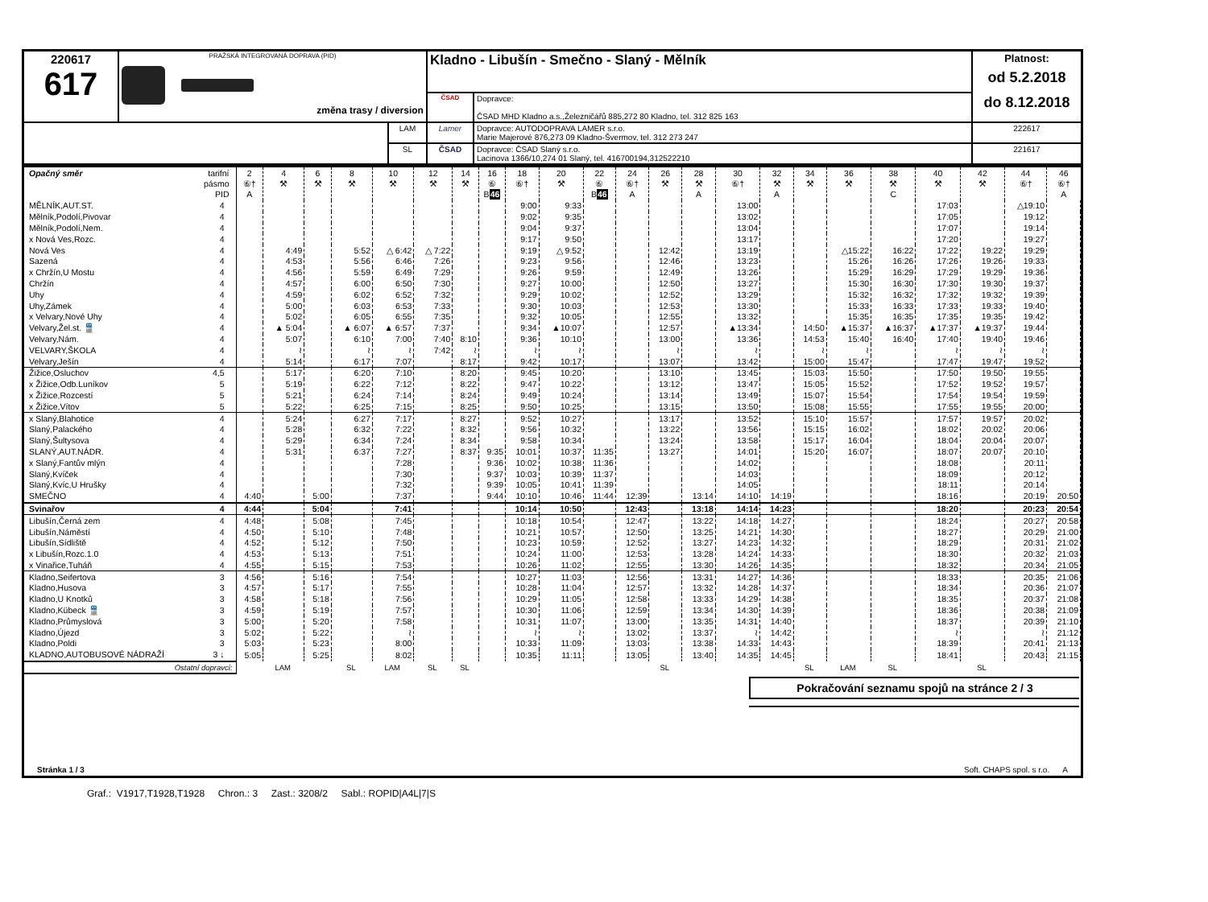| 220617 617 | PRAŽSKÁ INTEGROVANÁ DOPRAVA (PID) změna trasy / diversion | | Kladno - Libušín - Smečno - Slaný - Mělník | | Platnost: od 5.2.2018 do 8.12.2018 |
| | | | ČSAD | Dopravce: ČSAD MHD Kladno a.s.,Železničářů 885,272 80 Kladno, tel. 312 825 163 | |
| | | LAM | Lamer | Dopravce: AUTODOPRAVA LAMER s.r.o. Marie Majerové 876,273 09 Kladno-Švermov, tel. 312 273 247 | 222617 |
| | | SL | ČSAD | Dopravce: ČSAD Slaný s.r.o. Lacinova 1366/10,274 01 Slaný, tel. 416700194,312522210 | 221617 |
| Opačný směr | tarifní pásmo PID | 2 ⑥† A | 4 ⚒ | 6 ⚒ | 8 ⚒ | 10 ⚒ | 12 ⚒ | 14 ⚒ | 16 ⑥ B 46 | 18 ⑥† | 20 ⚒ | 22 ⑥ B 46 | 24 ⑥† A | 26 ⚒ | 28 ⚒ A | 30 ⑥† | 32 ⚒ A | 34 ⚒ | 36 ⚒ | 38 ⚒ C | 40 ⚒ | 42 ⚒ | 44 ⑥† | 46 ⑥† A |
| --- | --- | --- | --- | --- | --- | --- | --- | --- | --- | --- | --- | --- | --- | --- | --- | --- | --- | --- | --- | --- | --- | --- | --- | --- |
| MĚLNÍK,AUT.ST. | 4 | | | | | | | | | 9:00 | 9:33 | | | | | 13:00 | | | | | 17:03 | | △19:10 | |
| Mělník,Podolí,Pivovar | 4 | | | | | | | | | 9:02 | 9:35 | | | | | 13:02 | | | | | 17:05 | | 19:12 | |
| Mělník,Podolí,Nem. | 4 | | | | | | | | | 9:04 | 9:37 | | | | | 13:04 | | | | | 17:07 | | 19:14 | |
| x Nová Ves,Rozc. | 4 | | | | | | | | | 9:17 | 9:50 | | | | | 13:17 | | | | | 17:20 | | 19:27 | |
| Nová Ves | 4 | | 4:49 | | 5:52 | △ 6:42 | △ 7:22 | | | 9:19 | △ 9:52 | | | 12:42 | | 13:19 | | | △15:22 | 16:22 | 17:22 | 19:22 | 19:29 | |
| Sazená | 4 | | 4:53 | | 5:56 | 6:46 | 7:26 | | | 9:23 | 9:56 | | | 12:46 | | 13:23 | | | 15:26 | 16:26 | 17:26 | 19:26 | 19:33 | |
| x Chržín,U Mostu | 4 | | 4:56 | | 5:59 | 6:49 | 7:29 | | | 9:26 | 9:59 | | | 12:49 | | 13:26 | | | 15:29 | 16:29 | 17:29 | 19:29 | 19:36 | |
| Chržín | 4 | | 4:57 | | 6:00 | 6:50 | 7:30 | | | 9:27 | 10:00 | | | 12:50 | | 13:27 | | | 15:30 | 16:30 | 17:30 | 19:30 | 19:37 | |
| Uhy | 4 | | 4:59 | | 6:02 | 6:52 | 7:32 | | | 9:29 | 10:02 | | | 12:52 | | 13:29 | | | 15:32 | 16:32 | 17:32 | 19:32 | 19:39 | |
| Uhy,Zámek | 4 | | 5:00 | | 6:03 | 6:53 | 7:33 | | | 9:30 | 10:03 | | | 12:53 | | 13:30 | | | 15:33 | 16:33 | 17:33 | 19:33 | 19:40 | |
| x Velvary,Nové Uhy | 4 | | 5:02 | | 6:05 | 6:55 | 7:35 | | | 9:32 | 10:05 | | | 12:55 | | 13:32 | | | 15:35 | 16:35 | 17:35 | 19:35 | 19:42 | |
| Velvary,Žel.st. 🚆 | 4 | | ▲ 5:04 | | ▲ 6:07 | ▲ 6:57 | 7:37 | | | 9:34 | ▲10:07 | | | 12:57 | | ▲13:34 | | 14:50 | ▲15:37 | ▲16:37 | ▲17:37 | ▲19:37 | 19:44 | |
| Velvary,Nám. | 4 | | 5:07 | | 6:10 | 7:00 | 7:40 | 8:10 | | 9:36 | 10:10 | | | 13:00 | | 13:36 | | 14:53 | 15:40 | 16:40 | 17:40 | 19:40 | 19:46 | |
| VELVARY,ŠKOLA | 4 | | ≀ | | ≀ | ≀ | 7:42 | ≀ | | ≀ | ≀ | | | ≀ | | ≀ | | ≀ | ≀ | | ≀ | ≀ | ≀ | |
| Velvary,Ješín | 4 | | 5:14 | | 6:17 | 7:07 | | 8:17 | | 9:42 | 10:17 | | | 13:07 | | 13:42 | | 15:00 | 15:47 | | 17:47 | 19:47 | 19:52 | |
| Žižice,Osluchov | 4,5 | | 5:17 | | 6:20 | 7:10 | | 8:20 | | 9:45 | 10:20 | | | 13:10 | | 13:45 | | 15:03 | 15:50 | | 17:50 | 19:50 | 19:55 | |
| x Žižice,Odb.Luníkov | 5 | | 5:19 | | 6:22 | 7:12 | | 8:22 | | 9:47 | 10:22 | | | 13:12 | | 13:47 | | 15:05 | 15:52 | | 17:52 | 19:52 | 19:57 | |
| x Žižice,Rozcestí | 5 | | 5:21 | | 6:24 | 7:14 | | 8:24 | | 9:49 | 10:24 | | | 13:14 | | 13:49 | | 15:07 | 15:54 | | 17:54 | 19:54 | 19:59 | |
| x Žižice,Vítov | 5 | | 5:22 | | 6:25 | 7:15 | | 8:25 | | 9:50 | 10:25 | | | 13:15 | | 13:50 | | 15:08 | 15:55 | | 17:55 | 19:55 | 20:00 | |
| x Slaný,Blahotice | 4 | | 5:24 | | 6:27 | 7:17 | | 8:27 | | 9:52 | 10:27 | | | 13:17 | | 13:52 | | 15:10 | 15:57 | | 17:57 | 19:57 | 20:02 | |
| Slaný,Palackého | 4 | | 5:28 | | 6:32 | 7:22 | | 8:32 | | 9:56 | 10:32 | | | 13:22 | | 13:56 | | 15:15 | 16:02 | | 18:02 | 20:02 | 20:06 | |
| Slaný,Šultysova | 4 | | 5:29 | | 6:34 | 7:24 | | 8:34 | | 9:58 | 10:34 | | | 13:24 | | 13:58 | | 15:17 | 16:04 | | 18:04 | 20:04 | 20:07 | |
| SLANÝ,AUT.NÁDR. | 4 | | 5:31 | | 6:37 | 7:27 | | 8:37 | 9:35 | 10:01 | 10:37 | 11:35 | | 13:27 | | 14:01 | | 15:20 | 16:07 | | 18:07 | 20:07 | 20:10 | |
| x Slaný,Fantův mlýn | 4 | | | | | 7:28 | | | 9:36 | 10:02 | 10:38 | 11:36 | | | | 14:02 | | | | | 18:08 | | 20:11 | |
| Slaný,Kvíček | 4 | | | | | 7:30 | | | 9:37 | 10:03 | 10:39 | 11:37 | | | | 14:03 | | | | | 18:09 | | 20:12 | |
| Slaný,Kvíc,U Hrušky | 4 | | | | | 7:32 | | | 9:39 | 10:05 | 10:41 | 11:39 | | | | 14:05 | | | | | 18:11 | | 20:14 | |
| SMEČNO | 4 | 4:40 | | 5:00 | | 7:37 | | | 9:44 | 10:10 | 10:46 | 11:44 | 12:39 | | 13:14 | 14:10 | 14:19 | | | | 18:16 | | 20:19 | 20:50 |
| Svinařov | 4 | 4:44 | | 5:04 | | 7:41 | | | | 10:14 | 10:50 | | 12:43 | | 13:18 | 14:14 | 14:23 | | | | 18:20 | | 20:23 | 20:54 |
| Libušín,Černá zem | 4 | 4:48 | | 5:08 | | 7:45 | | | | 10:18 | 10:54 | | 12:47 | | 13:22 | 14:18 | 14:27 | | | | 18:24 | | 20:27 | 20:58 |
| Libušín,Náměstí | 4 | 4:50 | | 5:10 | | 7:48 | | | | 10:21 | 10:57 | | 12:50 | | 13:25 | 14:21 | 14:30 | | | | 18:27 | | 20:29 | 21:00 |
| Libušín,Sídliště | 4 | 4:52 | | 5:12 | | 7:50 | | | | 10:23 | 10:59 | | 12:52 | | 13:27 | 14:23 | 14:32 | | | | 18:29 | | 20:31 | 21:02 |
| x Libušín,Rozc.1.0 | 4 | 4:53 | | 5:13 | | 7:51 | | | | 10:24 | 11:00 | | 12:53 | | 13:28 | 14:24 | 14:33 | | | | 18:30 | | 20:32 | 21:03 |
| x Vinařice,Tuháň | 4 | 4:55 | | 5:15 | | 7:53 | | | | 10:26 | 11:02 | | 12:55 | | 13:30 | 14:26 | 14:35 | | | | 18:32 | | 20:34 | 21:05 |
| Kladno,Seifertova | 3 | 4:56 | | 5:16 | | 7:54 | | | | 10:27 | 11:03 | | 12:56 | | 13:31 | 14:27 | 14:36 | | | | 18:33 | | 20:35 | 21:06 |
| Kladno,Husova | 3 | 4:57 | | 5:17 | | 7:55 | | | | 10:28 | 11:04 | | 12:57 | | 13:32 | 14:28 | 14:37 | | | | 18:34 | | 20:36 | 21:07 |
| Kladno,U Knotků | 3 | 4:58 | | 5:18 | | 7:56 | | | | 10:29 | 11:05 | | 12:58 | | 13:33 | 14:29 | 14:38 | | | | 18:35 | | 20:37 | 21:08 |
| Kladno,Kübeck 🚆 | 3 | 4:59 | | 5:19 | | 7:57 | | | | 10:30 | 11:06 | | 12:59 | | 13:34 | 14:30 | 14:39 | | | | 18:36 | | 20:38 | 21:09 |
| Kladno,Průmyslová | 3 | 5:00 | | 5:20 | | 7:58 | | | | 10:31 | 11:07 | | 13:00 | | 13:35 | 14:31 | 14:40 | | | | 18:37 | | 20:39 | 21:10 |
| Kladno,Újezd | 3 | 5:02 | | 5:22 | | ≀ | | | | ≀ | ≀ | | 13:02 | | 13:37 | ≀ | 14:42 | | | | ≀ | | ≀ | 21:12 |
| Kladno,Poldi | 3 | 5:03 | | 5:23 | | 8:00 | | | | 10:33 | 11:09 | | 13:03 | | 13:38 | 14:33 | 14:43 | | | | 18:39 | | 20:41 | 21:13 |
| KLADNO,AUTOBUSOVÉ NÁDRAŽÍ | 3 ↓ | 5:05 | | 5:25 | | 8:02 | | | | 10:35 | 11:11 | | 13:05 | | 13:40 | 14:35 | 14:45 | | | | 18:41 | | 20:43 | 21:15 |
| Ostatní dopravci: | | | LAM | | SL | LAM | SL | SL | | | | | | SL | | | | SL | LAM | SL | | SL | | |
Pokračování seznamu spojů na stránce 2 / 3
Stránka 1 / 3 Soft. CHAPS spol. s r.o. A
Graf.: V1917,T1928,T1928 Chron.: 3 Zast.: 3208/2 Sabl.: ROPID|A4L|7|S